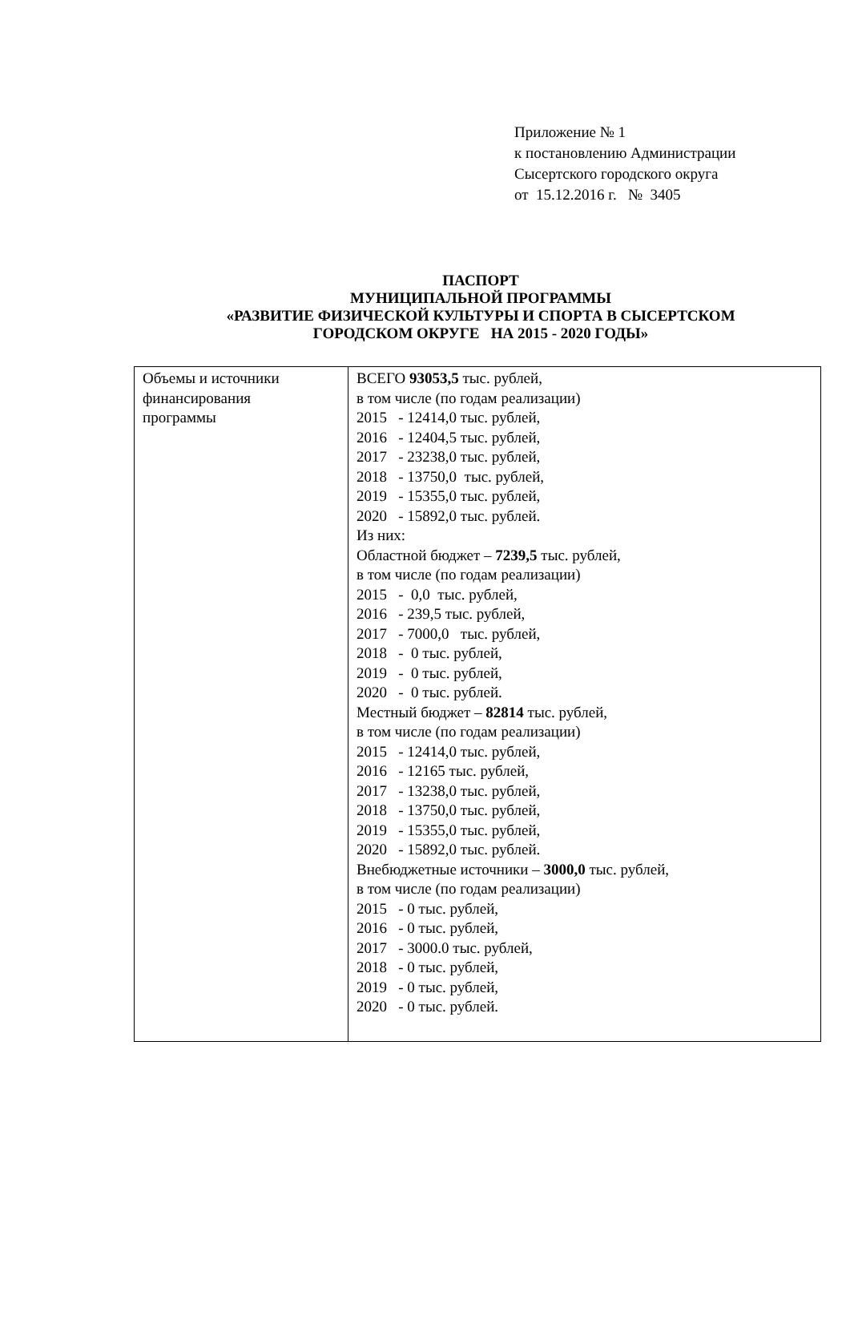Приложение № 1
к постановлению Администрации
Сысертского городского округа
от 15.12.2016 г. № 3405
ПАСПОРТ
МУНИЦИПАЛЬНОЙ ПРОГРАММЫ
«РАЗВИТИЕ ФИЗИЧЕСКОЙ КУЛЬТУРЫ И СПОРТА В СЫСЕРТСКОМ
ГОРОДСКОМ ОКРУГЕ НА 2015 - 2020 ГОДЫ»
| Объемы и источники финансирования программы | ВСЕГО 93053,5 тыс. рублей, в том числе (по годам реализации) 2015 - 12414,0 тыс. рублей, 2016 - 12404,5 тыс. рублей, 2017 - 23238,0 тыс. рублей, 2018 - 13750,0 тыс. рублей, 2019 - 15355,0 тыс. рублей, 2020 - 15892,0 тыс. рублей. Из них: Областной бюджет – 7239,5 тыс. рублей, в том числе (по годам реализации) 2015 - 0,0 тыс. рублей, 2016 - 239,5 тыс. рублей, 2017 - 7000,0 тыс. рублей, 2018 - 0 тыс. рублей, 2019 - 0 тыс. рублей, 2020 - 0 тыс. рублей. Местный бюджет – 82814 тыс. рублей, в том числе (по годам реализации) 2015 - 12414,0 тыс. рублей, 2016 - 12165 тыс. рублей, 2017 - 13238,0 тыс. рублей, 2018 - 13750,0 тыс. рублей, 2019 - 15355,0 тыс. рублей, 2020 - 15892,0 тыс. рублей. Внебюджетные источники – 3000,0 тыс. рублей, в том числе (по годам реализации) 2015 - 0 тыс. рублей, 2016 - 0 тыс. рублей, 2017 - 3000.0 тыс. рублей, 2018 - 0 тыс. рублей, 2019 - 0 тыс. рублей, 2020 - 0 тыс. рублей. |